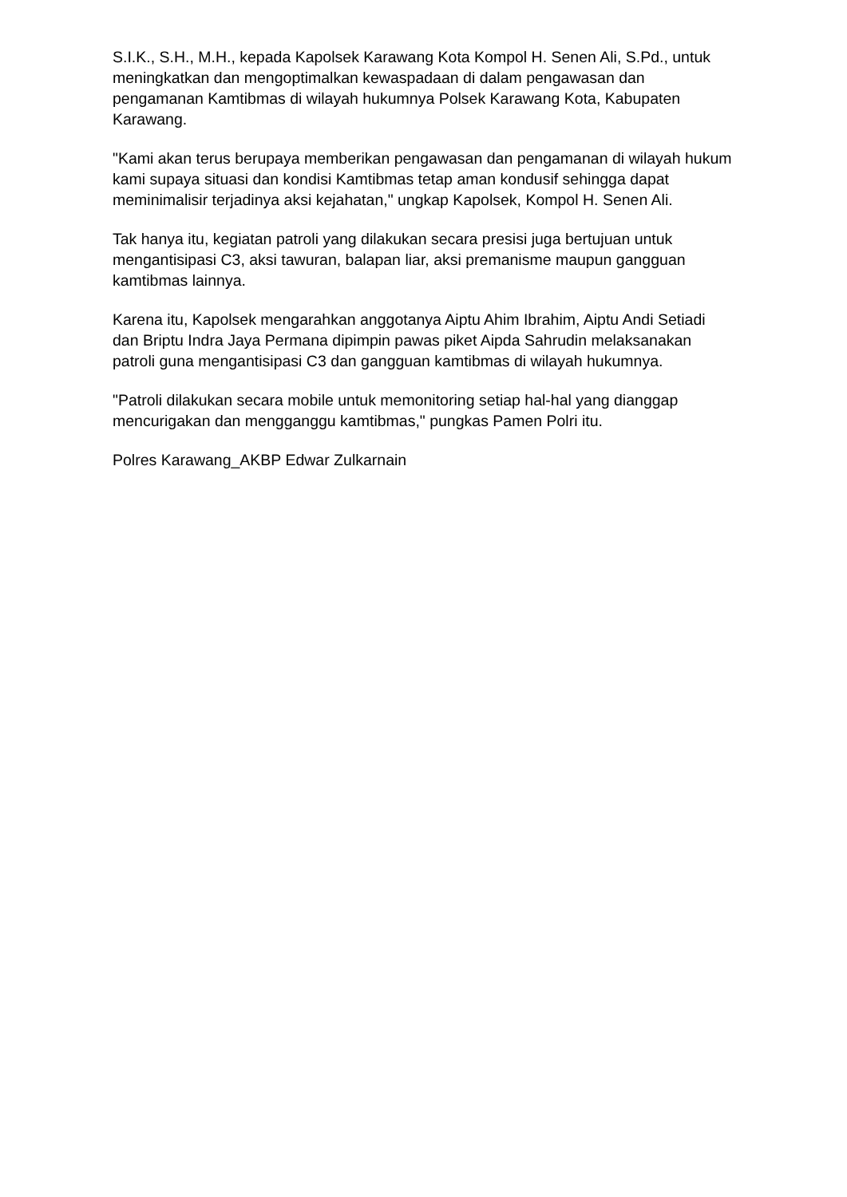S.I.K., S.H., M.H., kepada Kapolsek Karawang Kota Kompol H. Senen Ali, S.Pd., untuk meningkatkan dan mengoptimalkan kewaspadaan di dalam pengawasan dan pengamanan Kamtibmas di wilayah hukumnya Polsek Karawang Kota, Kabupaten Karawang.
"Kami akan terus berupaya memberikan pengawasan dan pengamanan di wilayah hukum kami supaya situasi dan kondisi Kamtibmas tetap aman kondusif sehingga dapat meminimalisir terjadinya aksi kejahatan," ungkap Kapolsek, Kompol H. Senen Ali.
Tak hanya itu, kegiatan patroli yang dilakukan secara presisi juga bertujuan untuk mengantisipasi C3, aksi tawuran, balapan liar, aksi premanisme maupun gangguan kamtibmas lainnya.
Karena itu, Kapolsek mengarahkan anggotanya Aiptu Ahim Ibrahim, Aiptu Andi Setiadi dan Briptu Indra Jaya Permana dipimpin pawas piket Aipda Sahrudin melaksanakan patroli guna mengantisipasi C3 dan gangguan kamtibmas di wilayah hukumnya.
"Patroli dilakukan secara mobile untuk memonitoring setiap hal-hal yang dianggap mencurigakan dan mengganggu kamtibmas," pungkas Pamen Polri itu.
Polres Karawang_AKBP Edwar Zulkarnain